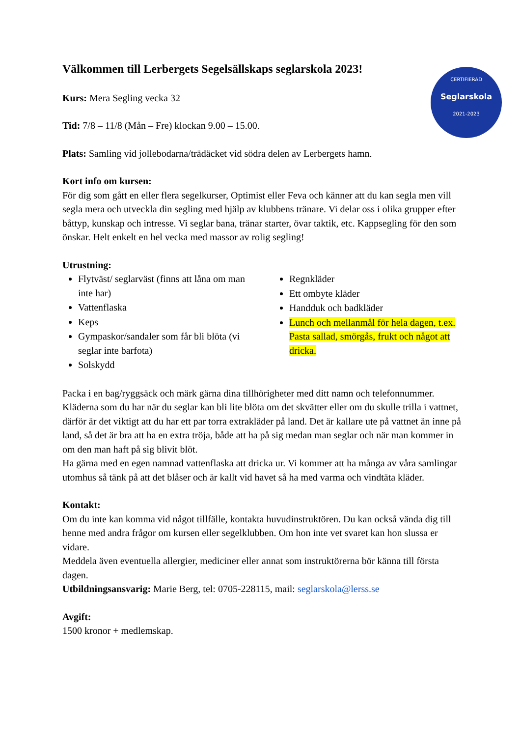CERTIFIERAD
Seglarskola
2021-2023
Välkommen till Lerbergets Segelsällskaps seglarskola 2023!
Kurs: Mera Segling vecka 32
Tid: 7/8 – 11/8 (Mån – Fre) klockan 9.00 – 15.00.
Plats: Samling vid jollebodarna/trädäcket vid södra delen av Lerbergets hamn.
Kort info om kursen:
För dig som gått en eller flera segelkurser, Optimist eller Feva och känner att du kan segla men vill segla mera och utveckla din segling med hjälp av klubbens tränare. Vi delar oss i olika grupper efter båttyp, kunskap och intresse. Vi seglar bana, tränar starter, övar taktik, etc. Kappsegling för den som önskar. Helt enkelt en hel vecka med massor av rolig segling!
Utrustning:
Flytväst/ seglarväst (finns att låna om man inte har)
Vattenflaska
Keps
Gympaskor/sandaler som får bli blöta (vi seglar inte barfota)
Solskydd
Regnkläder
Ett ombyte kläder
Handduk och badkläder
Lunch och mellanmål för hela dagen, t.ex. Pasta sallad, smörgås, frukt och något att dricka.
Packa i en bag/ryggsäck och märk gärna dina tillhörigheter med ditt namn och telefonnummer.
Kläderna som du har när du seglar kan bli lite blöta om det skvätter eller om du skulle trilla i vattnet, därför är det viktigt att du har ett par torra extrakläder på land. Det är kallare ute på vattnet än inne på land, så det är bra att ha en extra tröja, både att ha på sig medan man seglar och när man kommer in om den man haft på sig blivit blöt.
Ha gärna med en egen namnad vattenflaska att dricka ur. Vi kommer att ha många av våra samlingar utomhus så tänk på att det blåser och är kallt vid havet så ha med varma och vindtäta kläder.
Kontakt:
Om du inte kan komma vid något tillfälle, kontakta huvudinstruktören. Du kan också vända dig till henne med andra frågor om kursen eller segelklubben. Om hon inte vet svaret kan hon slussa er vidare.
Meddela även eventuella allergier, mediciner eller annat som instruktörerna bör känna till första dagen.
Utbildningsansvarig: Marie Berg, tel: 0705-228115, mail: seglarskola@lerss.se
Avgift:
1500 kronor + medlemskap.